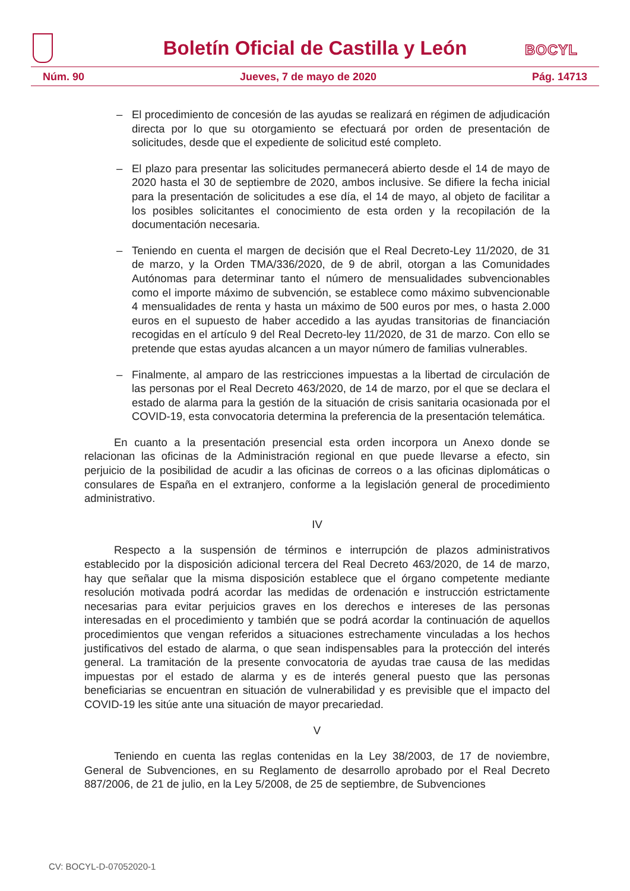Boletín Oficial de Castilla y León
BOCYL
Núm. 90 Jueves, 7 de mayo de 2020 Pág. 14713
– El procedimiento de concesión de las ayudas se realizará en régimen de adjudicación directa por lo que su otorgamiento se efectuará por orden de presentación de solicitudes, desde que el expediente de solicitud esté completo.
– El plazo para presentar las solicitudes permanecerá abierto desde el 14 de mayo de 2020 hasta el 30 de septiembre de 2020, ambos inclusive. Se difiere la fecha inicial para la presentación de solicitudes a ese día, el 14 de mayo, al objeto de facilitar a los posibles solicitantes el conocimiento de esta orden y la recopilación de la documentación necesaria.
– Teniendo en cuenta el margen de decisión que el Real Decreto-Ley 11/2020, de 31 de marzo, y la Orden TMA/336/2020, de 9 de abril, otorgan a las Comunidades Autónomas para determinar tanto el número de mensualidades subvencionables como el importe máximo de subvención, se establece como máximo subvencionable 4 mensualidades de renta y hasta un máximo de 500 euros por mes, o hasta 2.000 euros en el supuesto de haber accedido a las ayudas transitorias de financiación recogidas en el artículo 9 del Real Decreto-ley 11/2020, de 31 de marzo. Con ello se pretende que estas ayudas alcancen a un mayor número de familias vulnerables.
– Finalmente, al amparo de las restricciones impuestas a la libertad de circulación de las personas por el Real Decreto 463/2020, de 14 de marzo, por el que se declara el estado de alarma para la gestión de la situación de crisis sanitaria ocasionada por el COVID-19, esta convocatoria determina la preferencia de la presentación telemática.
En cuanto a la presentación presencial esta orden incorpora un Anexo donde se relacionan las oficinas de la Administración regional en que puede llevarse a efecto, sin perjuicio de la posibilidad de acudir a las oficinas de correos o a las oficinas diplomáticas o consulares de España en el extranjero, conforme a la legislación general de procedimiento administrativo.
IV
Respecto a la suspensión de términos e interrupción de plazos administrativos establecido por la disposición adicional tercera del Real Decreto 463/2020, de 14 de marzo, hay que señalar que la misma disposición establece que el órgano competente mediante resolución motivada podrá acordar las medidas de ordenación e instrucción estrictamente necesarias para evitar perjuicios graves en los derechos e intereses de las personas interesadas en el procedimiento y también que se podrá acordar la continuación de aquellos procedimientos que vengan referidos a situaciones estrechamente vinculadas a los hechos justificativos del estado de alarma, o que sean indispensables para la protección del interés general. La tramitación de la presente convocatoria de ayudas trae causa de las medidas impuestas por el estado de alarma y es de interés general puesto que las personas beneficiarias se encuentran en situación de vulnerabilidad y es previsible que el impacto del COVID-19 les sitúe ante una situación de mayor precariedad.
V
Teniendo en cuenta las reglas contenidas en la Ley 38/2003, de 17 de noviembre, General de Subvenciones, en su Reglamento de desarrollo aprobado por el Real Decreto 887/2006, de 21 de julio, en la Ley 5/2008, de 25 de septiembre, de Subvenciones
CV: BOCYL-D-07052020-1